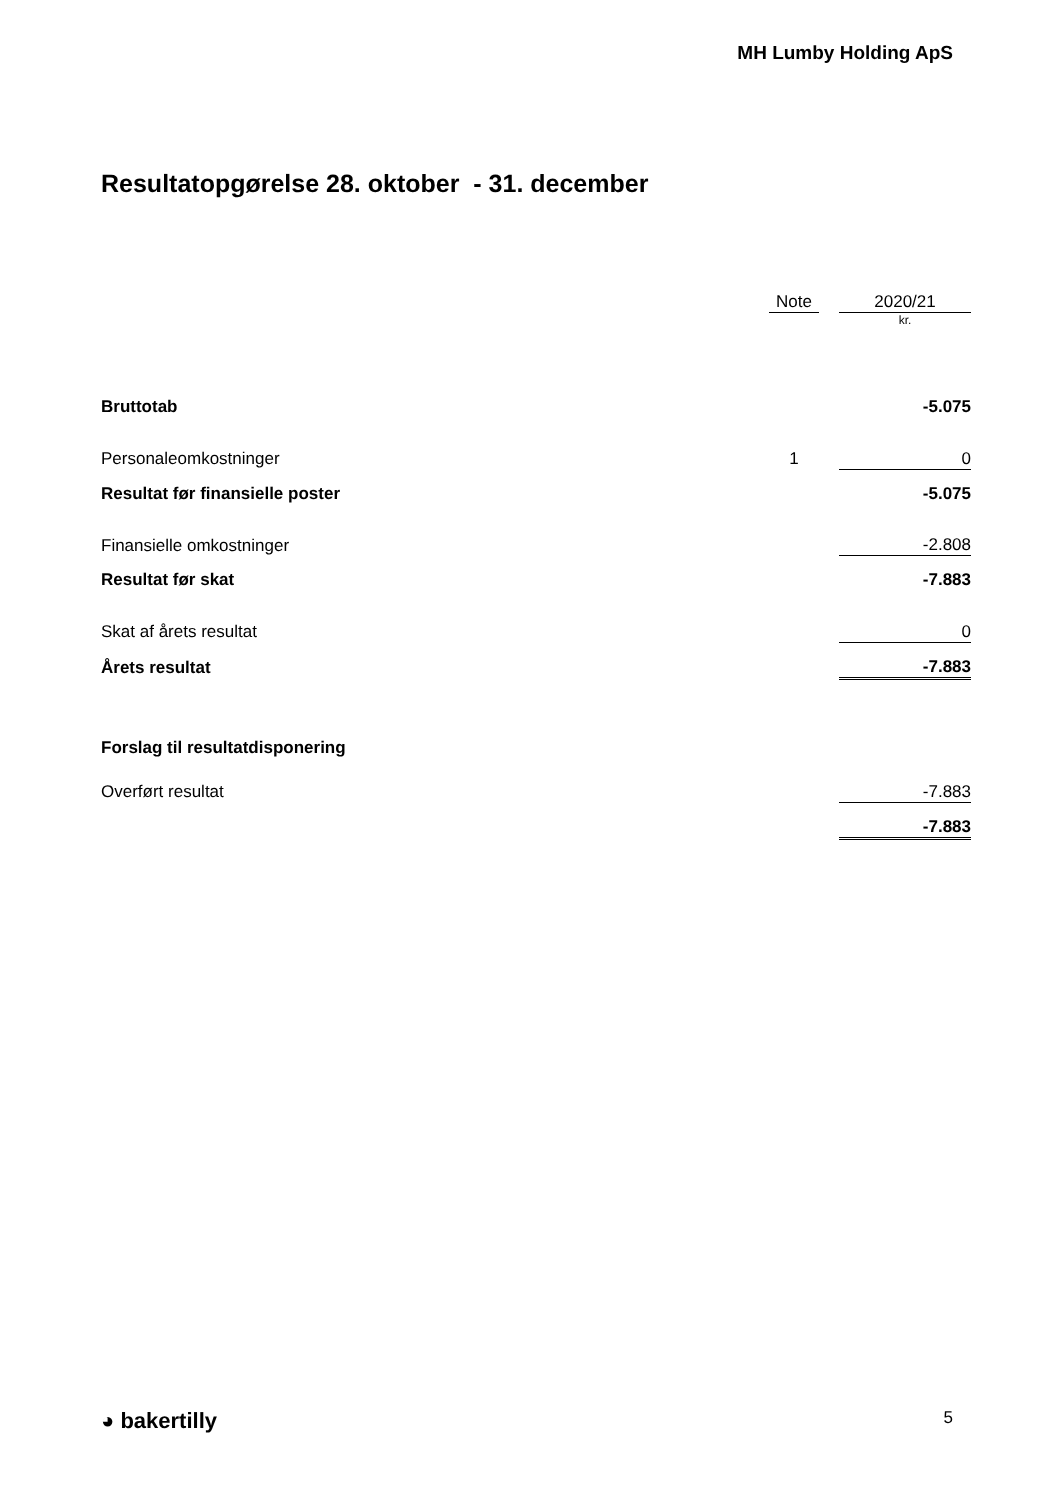MH Lumby Holding ApS
Resultatopgørelse 28. oktober - 31. december
| | Note | | 2020/21 |
| | | | kr. |
| Bruttotab | | | -5.075 |
| Personaleomkostninger | 1 | | 0 |
| Resultat før finansielle poster | | | -5.075 |
| Finansielle omkostninger | | | -2.808 |
| Resultat før skat | | | -7.883 |
| Skat af årets resultat | | | 0 |
| Årets resultat | | | -7.883 |
| Forslag til resultatdisponering | | | |
| Overført resultat | | | -7.883 |
| | | | -7.883 |
◕ bakertilly 5